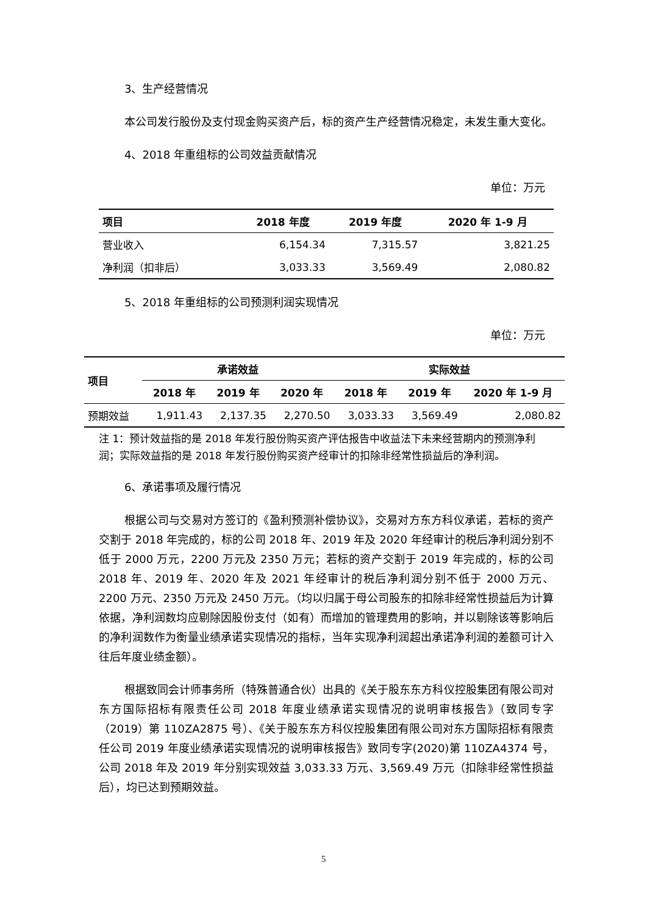3、生产经营情况
本公司发行股份及支付现金购买资产后，标的资产生产经营情况稳定，未发生重大变化。
4、2018 年重组标的公司效益贡献情况
单位：万元
| 项目 | 2018 年度 | 2019 年度 | 2020 年 1-9 月 |
| --- | --- | --- | --- |
| 营业收入 | 6,154.34 | 7,315.57 | 3,821.25 |
| 净利润（扣非后） | 3,033.33 | 3,569.49 | 2,080.82 |
5、2018 年重组标的公司预测利润实现情况
单位：万元
| 项目 | 承诺效益 | | | 实际效益 | | |
| --- | --- | --- | --- | --- | --- | --- |
| | 2018 年 | 2019 年 | 2020 年 | 2018 年 | 2019 年 | 2020 年 1-9 月 |
| 预期效益 | 1,911.43 | 2,137.35 | 2,270.50 | 3,033.33 | 3,569.49 | 2,080.82 |
注 1：预计效益指的是 2018 年发行股份购买资产评估报告中收益法下未来经营期内的预测净利润；实际效益指的是 2018 年发行股份购买资产经审计的扣除非经常性损益后的净利润。
6、承诺事项及履行情况
根据公司与交易对方签订的《盈利预测补偿协议》，交易对方东方科仪承诺，若标的资产交割于 2018 年完成的，标的公司 2018 年、2019 年及 2020 年经审计的税后净利润分别不低于 2000 万元，2200 万元及 2350 万元；若标的资产交割于 2019 年完成的，标的公司 2018 年、2019 年、2020 年及 2021 年经审计的税后净利润分别不低于 2000 万元、2200 万元、2350 万元及 2450 万元。（均以归属于母公司股东的扣除非经常性损益后为计算依据，净利润数均应剔除因股份支付（如有）而增加的管理费用的影响，并以剔除该等影响后的净利润数作为衡量业绩承诺实现情况的指标，当年实现净利润超出承诺净利润的差额可计入往后年度业绩金额）。
根据致同会计师事务所（特殊普通合伙）出具的《关于股东东方科仪控股集团有限公司对东方国际招标有限责任公司 2018 年度业绩承诺实现情况的说明审核报告》（致同专字（2019）第 110ZA2875 号）、《关于股东东方科仪控股集团有限公司对东方国际招标有限责任公司 2019 年度业绩承诺实现情况的说明审核报告》致同专字(2020)第 110ZA4374 号，公司 2018 年及 2019 年分别实现效益 3,033.33 万元、3,569.49 万元（扣除非经常性损益后），均已达到预期效益。
5